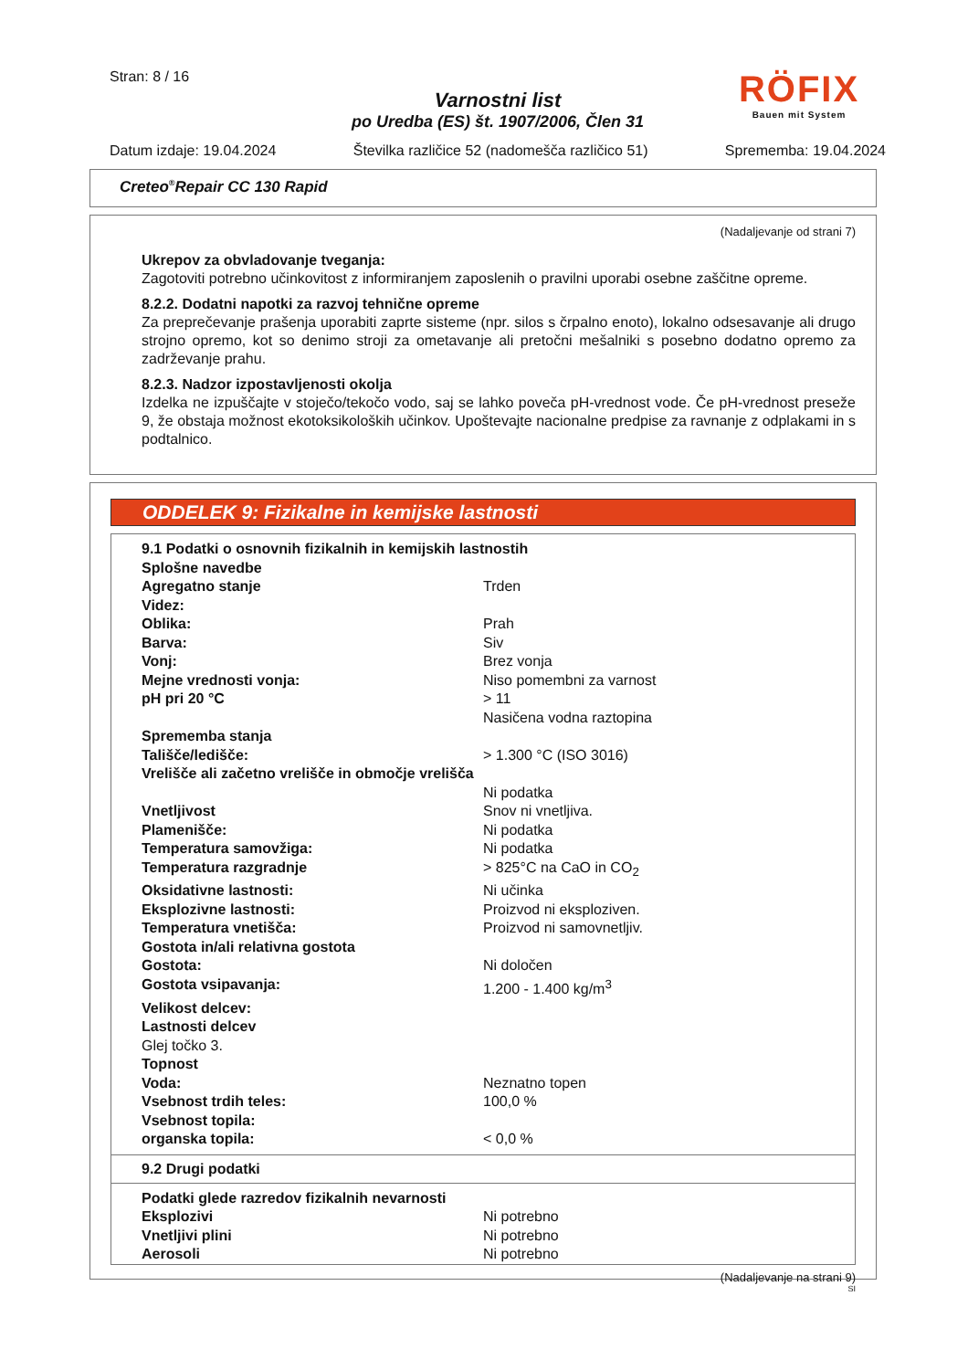Stran: 8 / 16
RÖFIX
Bauen mit System
Varnostni list
po Uredba (ES) št. 1907/2006, Člen 31
Datum izdaje: 19.04.2024 Številka različice 52 (nadomešča različico 51) Sprememba: 19.04.2024
Creteo<sup>®</sup>Repair CC 130 Rapid
(Nadaljevanje od strani 7)
Ukrepov za obvladovanje tveganja:
Zagotoviti potrebno učinkovitost z informiranjem zaposlenih o pravilni uporabi osebne zaščitne opreme.
8.2.2. Dodatni napotki za razvoj tehnične opreme
Za preprečevanje prašenja uporabiti zaprte sisteme (npr. silos s črpalno enoto), lokalno odsesavanje ali drugo strojno opremo, kot so denimo stroji za ometavanje ali pretočni mešalniki s posebno dodatno opremo za zadrževanje prahu.
8.2.3. Nadzor izpostavljenosti okolja
Izdelka ne izpuščajte v stoječo/tekočo vodo, saj se lahko poveča pH-vrednost vode. Če pH-vrednost preseže 9, že obstaja možnost ekotoksikoloških učinkov. Upoštevajte nacionalne predpise za ravnanje z odplakami in s podtalnico.
ODDELEK 9: Fizikalne in kemijske lastnosti
| 9.1 Podatki o osnovnih fizikalnih in kemijskih lastnostih | |
| Splošne navedbe | |
| Agregatno stanje | Trden |
| Videz: | |
| Oblika: | Prah |
| Barva: | Siv |
| Vonj: | Brez vonja |
| Mejne vrednosti vonja: | Niso pomembni za varnost |
| pH pri 20 °C | > 11 Nasičena vodna raztopina |
| Sprememba stanja | |
| Tališče/ledišče: | > 1.300 °C (ISO 3016) |
| Vrelišče ali začetno vrelišče in območje vrelišča | Ni podatka |
| Vnetljivost | Snov ni vnetljiva. |
| Plamenišče: | Ni podatka |
| Temperatura samovžiga: | Ni podatka |
| Temperatura razgradnje | > 825°C na CaO in CO<sub>2</sub> |
| Oksidativne lastnosti: | Ni učinka |
| Eksplozivne lastnosti: | Proizvod ni eksploziven. |
| Temperatura vnetišča: | Proizvod ni samovnetljiv. |
| Gostota in/ali relativna gostota | |
| Gostota: | Ni določen |
| Gostota vsipavanja: | 1.200 - 1.400 kg/m<sup>3</sup> |
| Velikost delcev: | |
| Lastnosti delcev | |
| Glej točko 3. | |
| Topnost | |
| Voda: | Neznatno topen |
| Vsebnost trdih teles: | 100,0 % |
| Vsebnost topila: | |
| organska topila: | < 0,0 % |
9.2 Drugi podatki
| Podatki glede razredov fizikalnih nevarnosti | |
| Eksplozivi | Ni potrebno |
| Vnetljivi plini | Ni potrebno |
| Aerosoli | Ni potrebno |
(Nadaljevanje na strani 9)
SI